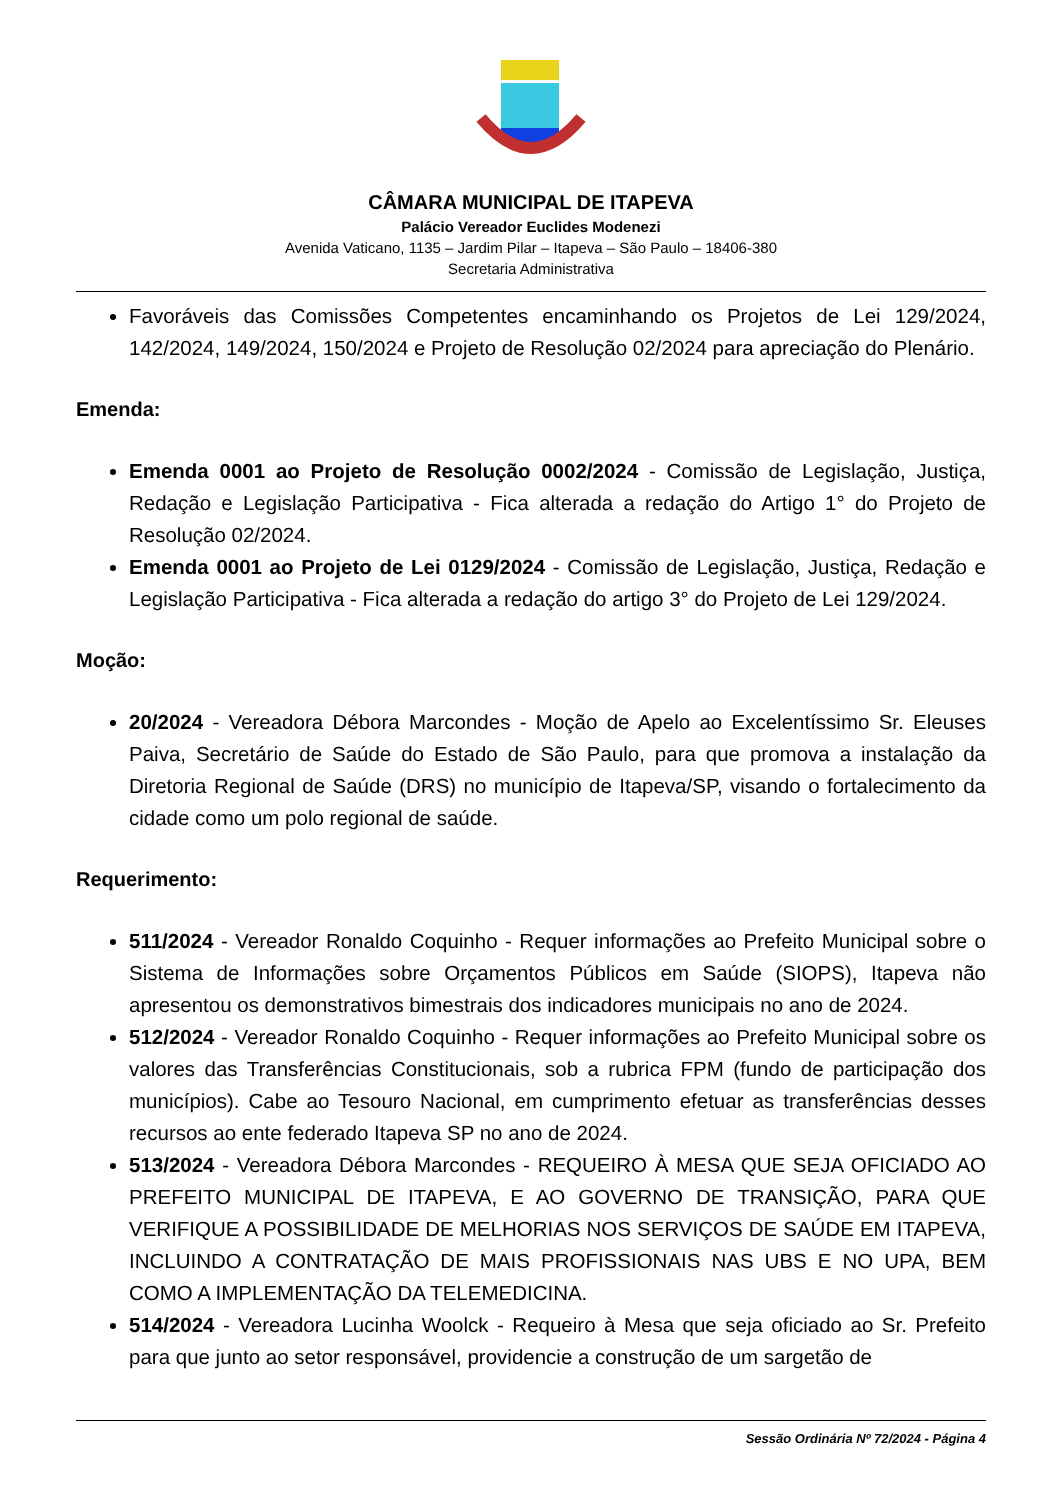CÂMARA MUNICIPAL DE ITAPEVA
Palácio Vereador Euclides Modenezi
Avenida Vaticano, 1135 – Jardim Pilar – Itapeva – São Paulo – 18406-380
Secretaria Administrativa
Favoráveis das Comissões Competentes encaminhando os Projetos de Lei 129/2024, 142/2024, 149/2024, 150/2024 e Projeto de Resolução 02/2024 para apreciação do Plenário.
Emenda:
Emenda 0001 ao Projeto de Resolução 0002/2024 - Comissão de Legislação, Justiça, Redação e Legislação Participativa - Fica alterada a redação do Artigo 1° do Projeto de Resolução 02/2024.
Emenda 0001 ao Projeto de Lei 0129/2024 - Comissão de Legislação, Justiça, Redação e Legislação Participativa - Fica alterada a redação do artigo 3° do Projeto de Lei 129/2024.
Moção:
20/2024 - Vereadora Débora Marcondes - Moção de Apelo ao Excelentíssimo Sr. Eleuses Paiva, Secretário de Saúde do Estado de São Paulo, para que promova a instalação da Diretoria Regional de Saúde (DRS) no município de Itapeva/SP, visando o fortalecimento da cidade como um polo regional de saúde.
Requerimento:
511/2024 - Vereador Ronaldo Coquinho - Requer informações ao Prefeito Municipal sobre o Sistema de Informações sobre Orçamentos Públicos em Saúde (SIOPS), Itapeva não apresentou os demonstrativos bimestrais dos indicadores municipais no ano de 2024.
512/2024 - Vereador Ronaldo Coquinho - Requer informações ao Prefeito Municipal sobre os valores das Transferências Constitucionais, sob a rubrica FPM (fundo de participação dos municípios). Cabe ao Tesouro Nacional, em cumprimento efetuar as transferências desses recursos ao ente federado Itapeva SP no ano de 2024.
513/2024 - Vereadora Débora Marcondes - REQUEIRO À MESA QUE SEJA OFICIADO AO PREFEITO MUNICIPAL DE ITAPEVA, E AO GOVERNO DE TRANSIÇÃO, PARA QUE VERIFIQUE A POSSIBILIDADE DE MELHORIAS NOS SERVIÇOS DE SAÚDE EM ITAPEVA, INCLUINDO A CONTRATAÇÃO DE MAIS PROFISSIONAIS NAS UBS E NO UPA, BEM COMO A IMPLEMENTAÇÃO DA TELEMEDICINA.
514/2024 - Vereadora Lucinha Woolck - Requeiro à Mesa que seja oficiado ao Sr. Prefeito para que junto ao setor responsável, providencie a construção de um sargetão de
Sessão Ordinária Nº 72/2024 - Página 4